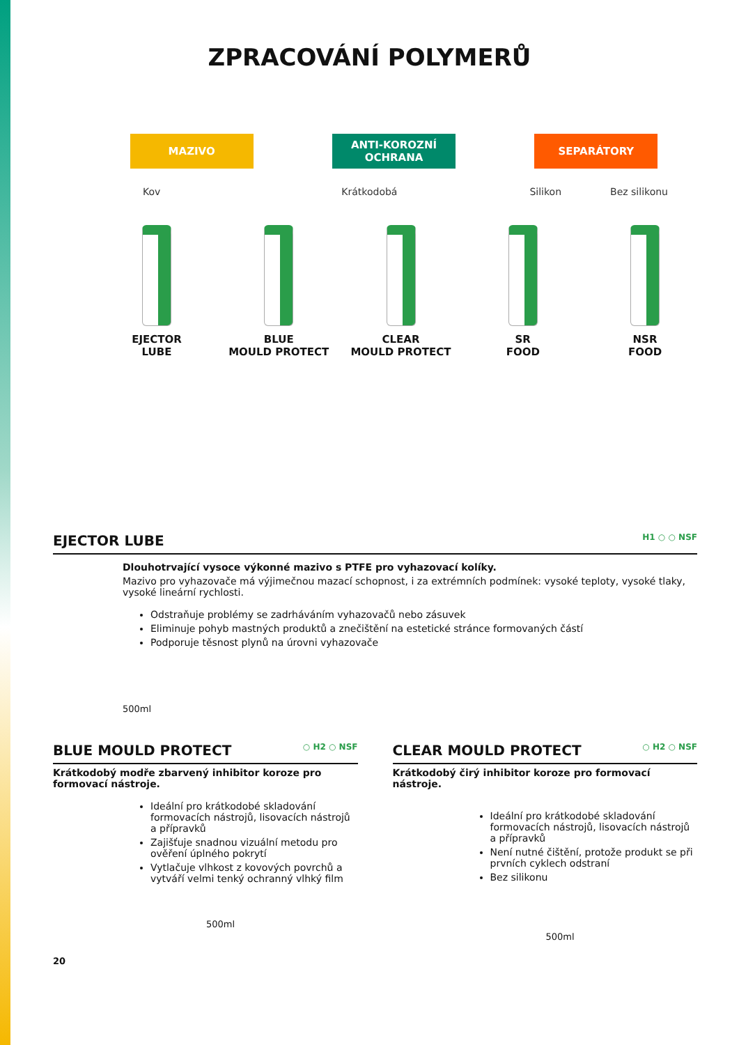ZPRACOVÁNÍ POLYMERŮ
MAZIVO ANTI-KOROZNÍ OCHRANA
SEPARÁTORY
Kov Krátkodobá Silikon Bez silikonu
EJECTOR
LUBE
BLUE
MOULD PROTECT
CLEAR
MOULD PROTECT
SR
FOOD
NSR
FOOD
EJECTOR LUBE H1 ○ ○ NSF
Dlouhotrvající vysoce výkonné mazivo s PTFE pro vyhazovací kolíky.
Mazivo pro vyhazovače má výjimečnou mazací schopnost, i za extrémních podmínek: vysoké teploty, vysoké tlaky, vysoké lineární rychlosti.
Odstraňuje problémy se zadrháváním vyhazovačů nebo zásuvek
Eliminuje pohyb mastných produktů a znečištění na estetické stránce formovaných částí
Podporuje těsnost plynů na úrovni vyhazovače
500ml
BLUE MOULD PROTECT ○ H2 ○ NSF
Krátkodobý modře zbarvený inhibitor koroze pro formovací nástroje.
Ideální pro krátkodobé skladování formovacích nástrojů, lisovacích nástrojů a přípravků
Zajišťuje snadnou vizuální metodu pro ověření úplného pokrytí
Vytlačuje vlhkost z kovových povrchů a vytváří velmi tenký ochranný vlhký film
500ml
CLEAR MOULD PROTECT ○ H2 ○ NSF
Krátkodobý čirý inhibitor koroze pro formovací nástroje.
Ideální pro krátkodobé skladování formovacích nástrojů, lisovacích nástrojů a přípravků
Není nutné čištění, protože produkt se při prvních cyklech odstraní
Bez silikonu
500ml
20